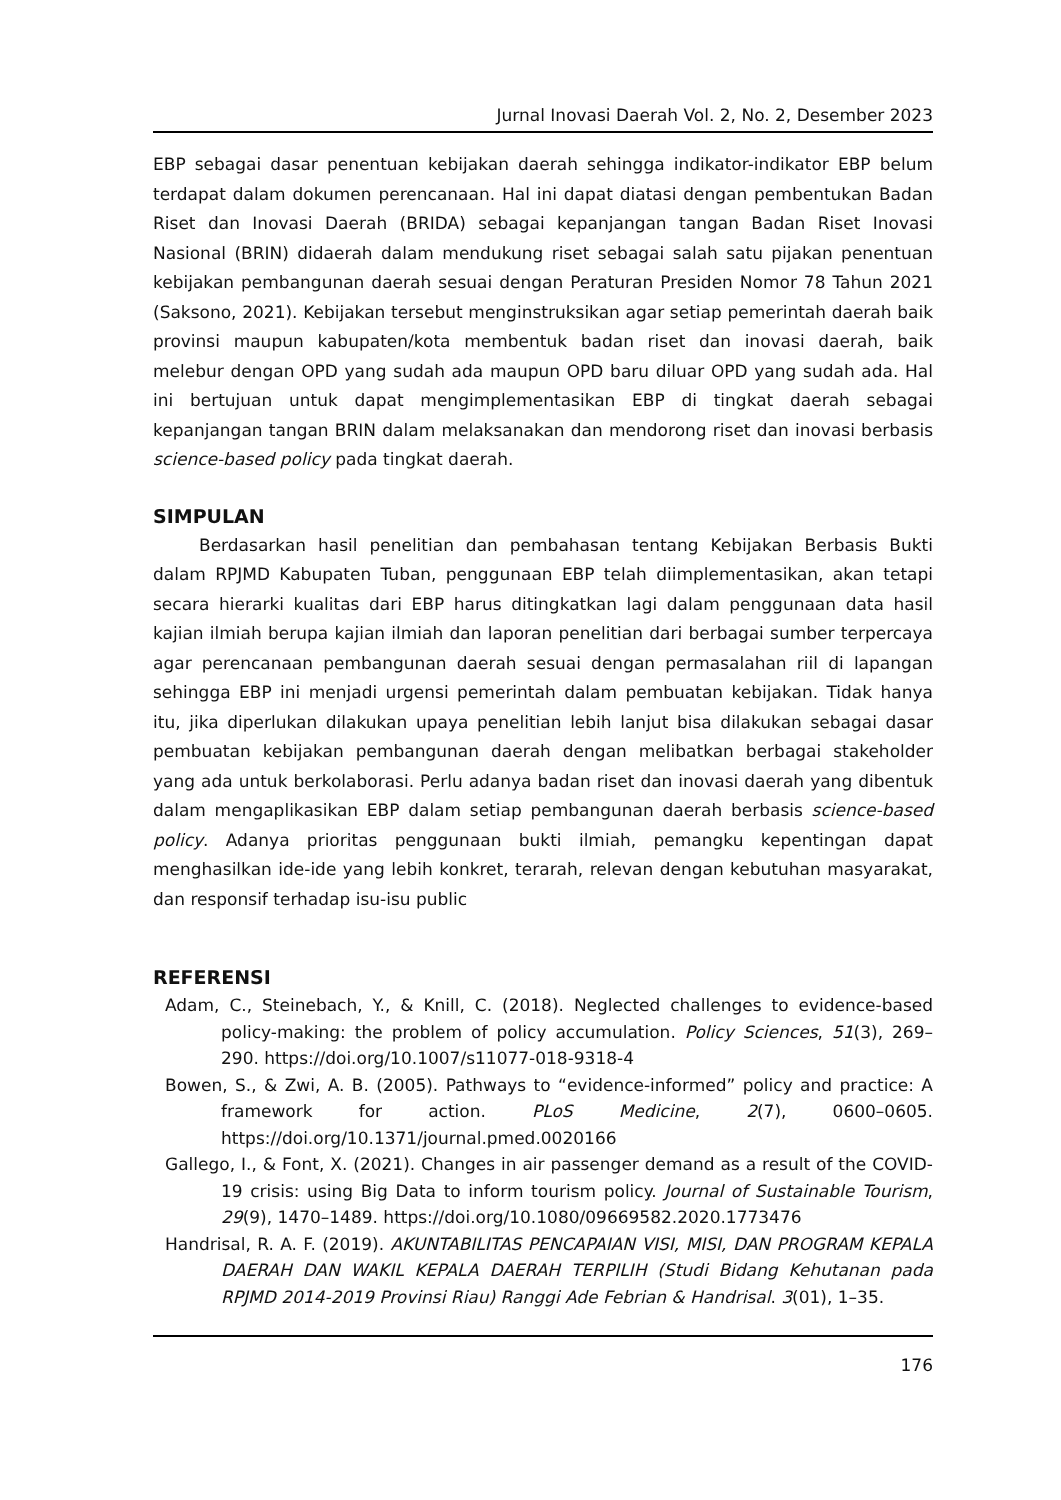Jurnal Inovasi Daerah Vol. 2, No. 2, Desember 2023
EBP sebagai dasar penentuan kebijakan daerah sehingga indikator-indikator EBP belum terdapat dalam dokumen perencanaan. Hal ini dapat diatasi dengan pembentukan Badan Riset dan Inovasi Daerah (BRIDA) sebagai kepanjangan tangan Badan Riset Inovasi Nasional (BRIN) didaerah dalam mendukung riset sebagai salah satu pijakan penentuan kebijakan pembangunan daerah sesuai dengan Peraturan Presiden Nomor 78 Tahun 2021 (Saksono, 2021). Kebijakan tersebut menginstruksikan agar setiap pemerintah daerah baik provinsi maupun kabupaten/kota membentuk badan riset dan inovasi daerah, baik melebur dengan OPD yang sudah ada maupun OPD baru diluar OPD yang sudah ada. Hal ini bertujuan untuk dapat mengimplementasikan EBP di tingkat daerah sebagai kepanjangan tangan BRIN dalam melaksanakan dan mendorong riset dan inovasi berbasis science-based policy pada tingkat daerah.
SIMPULAN
Berdasarkan hasil penelitian dan pembahasan tentang Kebijakan Berbasis Bukti dalam RPJMD Kabupaten Tuban, penggunaan EBP telah diimplementasikan, akan tetapi secara hierarki kualitas dari EBP harus ditingkatkan lagi dalam penggunaan data hasil kajian ilmiah berupa kajian ilmiah dan laporan penelitian dari berbagai sumber terpercaya agar perencanaan pembangunan daerah sesuai dengan permasalahan riil di lapangan sehingga EBP ini menjadi urgensi pemerintah dalam pembuatan kebijakan. Tidak hanya itu, jika diperlukan dilakukan upaya penelitian lebih lanjut bisa dilakukan sebagai dasar pembuatan kebijakan pembangunan daerah dengan melibatkan berbagai stakeholder yang ada untuk berkolaborasi. Perlu adanya badan riset dan inovasi daerah yang dibentuk dalam mengaplikasikan EBP dalam setiap pembangunan daerah berbasis science-based policy. Adanya prioritas penggunaan bukti ilmiah, pemangku kepentingan dapat menghasilkan ide-ide yang lebih konkret, terarah, relevan dengan kebutuhan masyarakat, dan responsif terhadap isu-isu public
REFERENSI
Adam, C., Steinebach, Y., & Knill, C. (2018). Neglected challenges to evidence-based policy-making: the problem of policy accumulation. Policy Sciences, 51(3), 269–290. https://doi.org/10.1007/s11077-018-9318-4
Bowen, S., & Zwi, A. B. (2005). Pathways to “evidence-informed” policy and practice: A framework for action. PLoS Medicine, 2(7), 0600–0605. https://doi.org/10.1371/journal.pmed.0020166
Gallego, I., & Font, X. (2021). Changes in air passenger demand as a result of the COVID-19 crisis: using Big Data to inform tourism policy. Journal of Sustainable Tourism, 29(9), 1470–1489. https://doi.org/10.1080/09669582.2020.1773476
Handrisal, R. A. F. (2019). AKUNTABILITAS PENCAPAIAN VISI, MISI, DAN PROGRAM KEPALA DAERAH DAN WAKIL KEPALA DAERAH TERPILIH (Studi Bidang Kehutanan pada RPJMD 2014-2019 Provinsi Riau) Ranggi Ade Febrian & Handrisal. 3(01), 1–35.
176